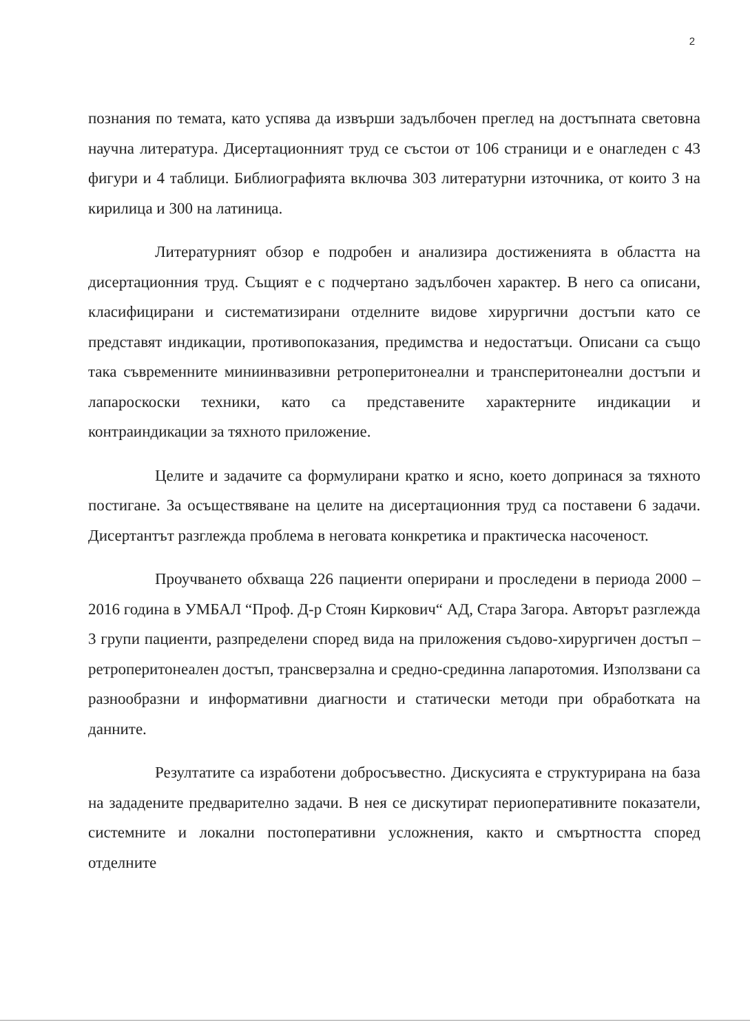2
познания по темата, като успява да извърши задълбочен преглед на достъпната световна научна литература. Дисертационният труд се състои от 106 страници и е онагледен с 43 фигури и 4 таблици. Библиографията включва 303 литературни източника, от които 3 на кирилица и 300 на латиница.
Литературният обзор е подробен и анализира достиженията в областта на дисертационния труд. Същият е с подчертано задълбочен характер. В него са описани, класифицирани и систематизирани отделните видове хирургични достъпи като се представят индикации, противопоказания, предимства и недостатъци. Описани са също така съвременните миниинвазивни ретроперитонеални и трансперитонеални достъпи и лапароскоски техники, като са представените характерните индикации и контраиндикации за тяхното приложение.
Целите и задачите са формулирани кратко и ясно, което допринася за тяхното постигане. За осъществяване на целите на дисертационния труд са поставени 6 задачи. Дисертантът разглежда проблема в неговата конкретика и практическа насоченост.
Проучването обхваща 226 пациенти оперирани и проследени в периода 2000 – 2016 година в УМБАЛ “Проф. Д-р Стоян Киркович“ АД, Стара Загора. Авторът разглежда 3 групи пациенти, разпределени според вида на приложения съдово-хирургичен достъп – ретроперитонеален достъп, трансверзална и средно-срединна лапаротомия. Използвани са разнообразни и информативни диагности и статически методи при обработката на данните.
Резултатите са изработени добросъвестно. Дискусията е структурирана на база на зададените предварително задачи. В нея се дискутират периоперативните показатели, системните и локални постоперативни усложнения, както и смъртността според отделните